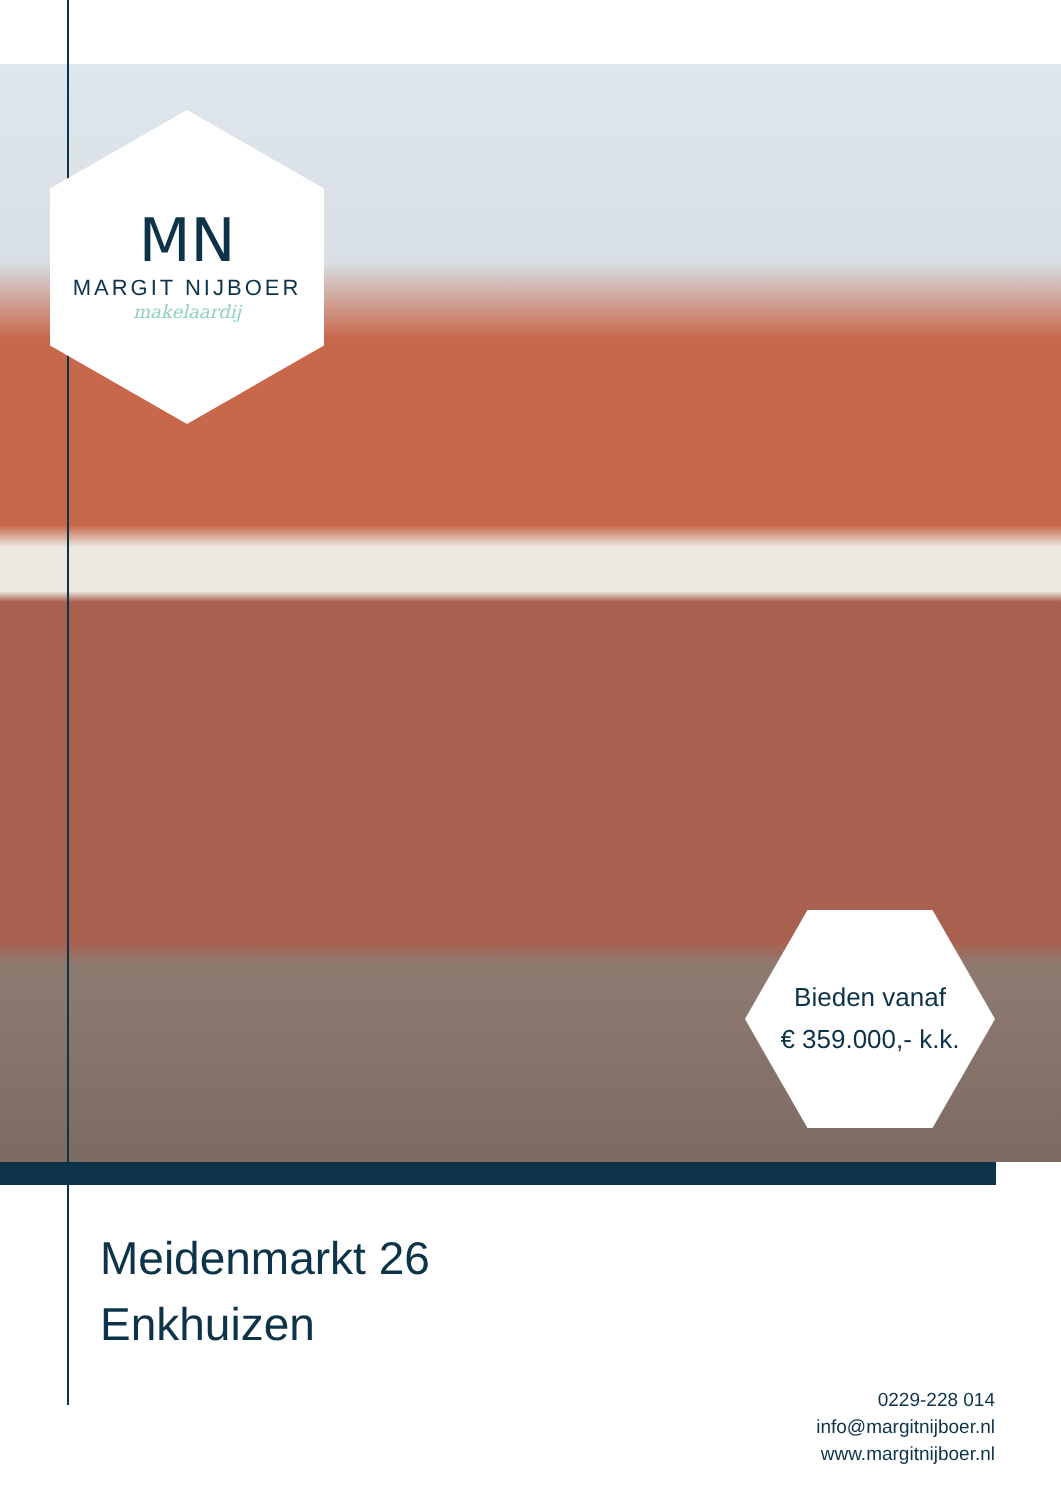MN
MARGIT NIJBOER
makelaardij
Bieden vanaf
€ 359.000,- k.k.
Meidenmarkt 26
Enkhuizen
0229-228 014
info@margitnijboer.nl
www.margitnijboer.nl